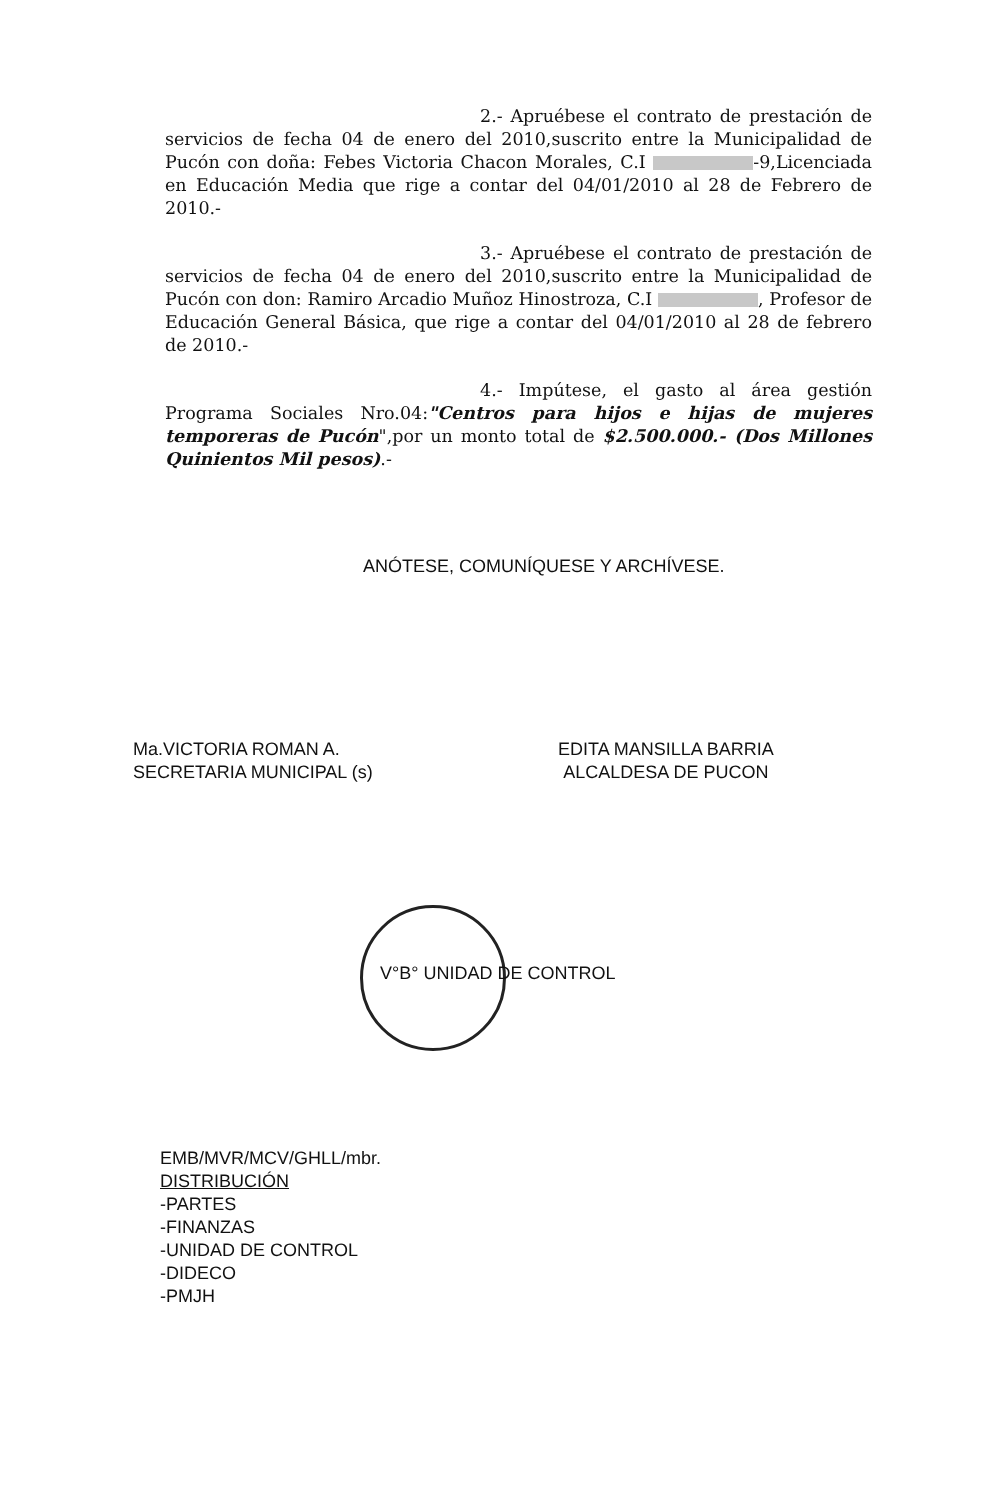2.- Apruébese el contrato de prestación de servicios de fecha 04 de enero del 2010,suscrito entre la Municipalidad de Pucón con doña: Febes Victoria Chacon Morales, C.I -9,Licenciada en Educación Media que rige a contar del 04/01/2010 al 28 de Febrero de 2010.-
3.- Apruébese el contrato de prestación de servicios de fecha 04 de enero del 2010,suscrito entre la Municipalidad de Pucón con don: Ramiro Arcadio Muñoz Hinostroza, C.I , Profesor de Educación General Básica, que rige a contar del 04/01/2010 al 28 de febrero de 2010.-
4.- Impútese, el gasto al área gestión Programa Sociales Nro.04:"Centros para hijos e hijas de mujeres temporeras de Pucón",por un monto total de $2.500.000.- (Dos Millones Quinientos Mil pesos).-
ANÓTESE, COMUNÍQUESE Y ARCHÍVESE.
Ma.VICTORIA ROMAN A.
SECRETARIA MUNICIPAL (s)
EDITA MANSILLA BARRIA
ALCALDESA DE PUCON
V°B° UNIDAD DE CONTROL
EMB/MVR/MCV/GHLL/mbr.
DISTRIBUCIÓN
-PARTES
-FINANZAS
-UNIDAD DE CONTROL
-DIDECO
-PMJH